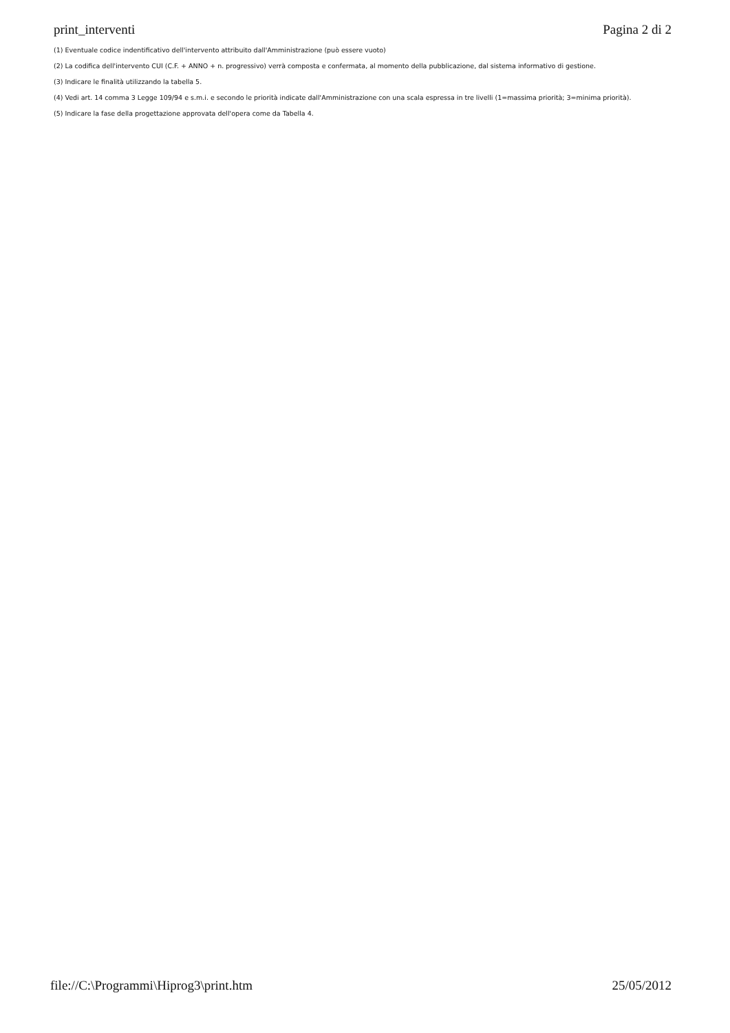print_interventi Pagina 2 di 2
(1) Eventuale codice indentificativo dell'intervento attribuito dall'Amministrazione (può essere vuoto)
(2) La codifica dell'intervento CUI (C.F. + ANNO + n. progressivo) verrà composta e confermata, al momento della pubblicazione, dal sistema informativo di gestione.
(3) Indicare le finalità utilizzando la tabella 5.
(4) Vedi art. 14 comma 3 Legge 109/94 e s.m.i. e secondo le priorità indicate dall'Amministrazione con una scala espressa in tre livelli (1=massima priorità; 3=minima priorità).
(5) Indicare la fase della progettazione approvata dell'opera come da Tabella 4.
file://C:\Programmi\Hiprog3\print.htm 25/05/2012